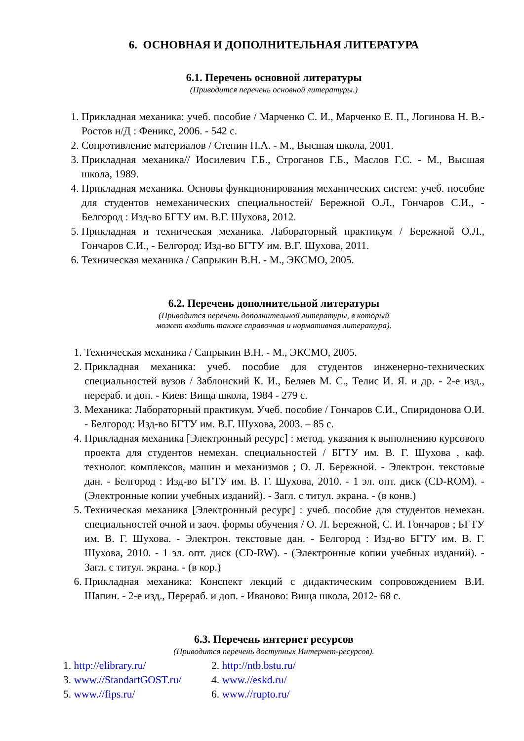6. ОСНОВНАЯ И ДОПОЛНИТЕЛЬНАЯ ЛИТЕРАТУРА
6.1. Перечень основной литературы
(Приводится перечень основной литературы.)
1. Прикладная механика: учеб. пособие / Марченко С. И., Марченко Е. П., Логинова Н. В.- Ростов н/Д : Феникс, 2006. - 542 с.
2. Сопротивление материалов / Степин П.А. - М., Высшая школа, 2001.
3. Прикладная механика// Иосилевич Г.Б., Строганов Г.Б., Маслов Г.С. - М., Высшая школа, 1989.
4. Прикладная механика. Основы функционирования механических систем: учеб. пособие для студентов немеханических специальностей/ Бережной О.Л., Гончаров С.И., - Белгород : Изд-во БГТУ им. В.Г. Шухова, 2012.
5. Прикладная и техническая механика. Лабораторный практикум / Бережной О.Л., Гончаров С.И., - Белгород: Изд-во БГТУ им. В.Г. Шухова, 2011.
6. Техническая механика / Сапрыкин В.Н. - М., ЭКСМО, 2005.
6.2. Перечень дополнительной литературы
(Приводится перечень дополнительной литературы, в который
может входить также справочная и нормативная литература).
1. Техническая механика / Сапрыкин В.Н. - М., ЭКСМО, 2005.
2. Прикладная механика: учеб. пособие для студентов инженерно-технических специальностей вузов / Заблонский К. И., Беляев М. С., Телис И. Я. и др. - 2-е изд., перераб. и доп. - Киев: Вища школа, 1984 - 279 с.
3. Механика: Лабораторный практикум. Учеб. пособие / Гончаров С.И., Спиридонова О.И. - Белгород: Изд-во БГТУ им. В.Г. Шухова, 2003. – 85 с.
4. Прикладная механика [Электронный ресурс] : метод. указания к выполнению курсового проекта для студентов немехан. специальностей / БГТУ им. В. Г. Шухова , каф. технолог. комплексов, машин и механизмов ; О. Л. Бережной. - Электрон. текстовые дан. - Белгород : Изд-во БГТУ им. В. Г. Шухова, 2010. - 1 эл. опт. диск (CD-ROM). - (Электронные копии учебных изданий). - Загл. с титул. экрана. - (в конв.)
5. Техническая механика [Электронный ресурс] : учеб. пособие для студентов немехан. специальностей очной и заоч. формы обучения / О. Л. Бережной, С. И. Гончаров ; БГТУ им. В. Г. Шухова. - Электрон. текстовые дан. - Белгород : Изд-во БГТУ им. В. Г. Шухова, 2010. - 1 эл. опт. диск (CD-RW). - (Электронные копии учебных изданий). - Загл. с титул. экрана. - (в кор.)
6. Прикладная механика: Конспект лекций с дидактическим сопровождением В.И. Шапин. - 2-е изд., Перераб. и доп. - Иваново: Вища школа, 2012- 68 с.
6.3. Перечень интернет ресурсов
(Приводится перечень доступных Интернет-ресурсов).
1. http://elibrary.ru/ 2. http://ntb.bstu.ru/
3. www.//StandartGOST.ru/ 4. www.//eskd.ru/
5. www.//fips.ru/ 6. www.//rupto.ru/